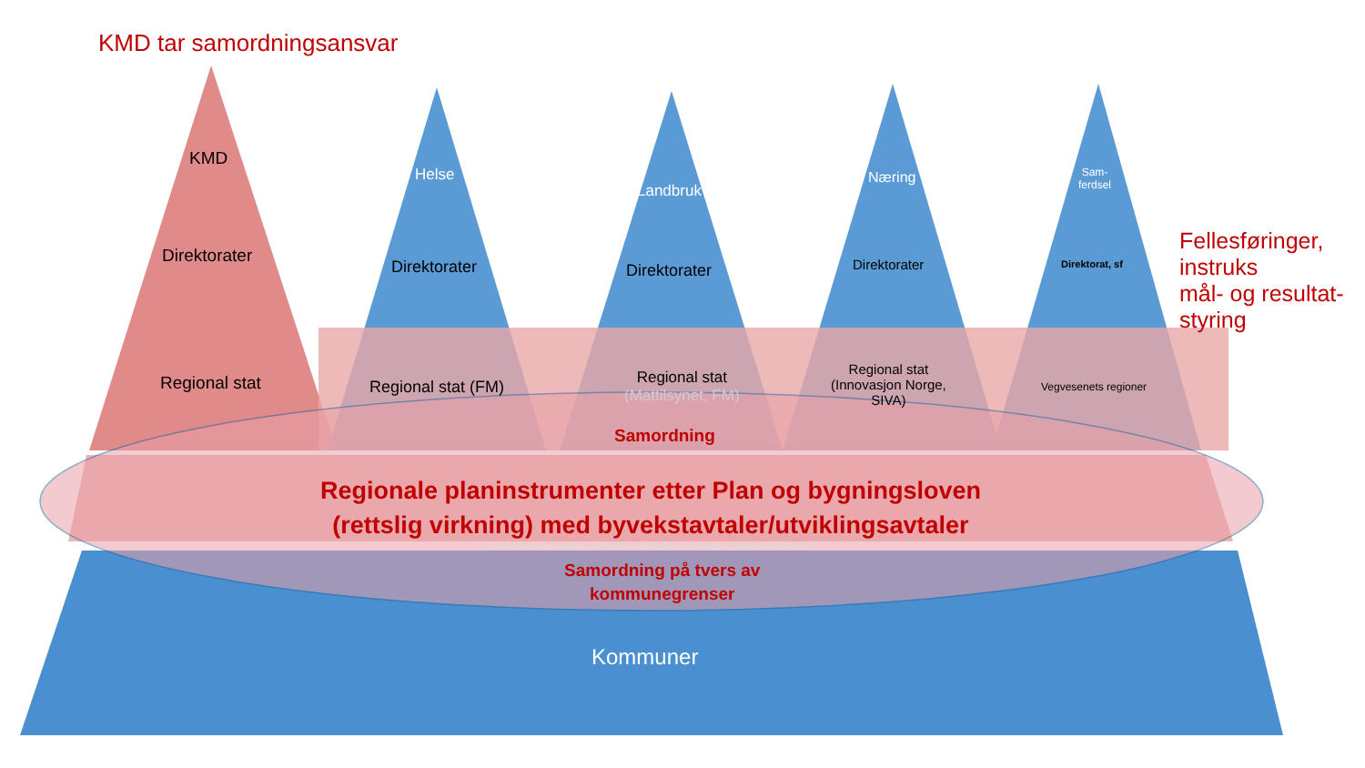KMD tar samordningsansvar
KMD
Direktorater
Regional stat
Helse
Direktorater
Regional stat (FM)
Landbruk
Direktorater
Regional stat
(Mattilsynet, FM)
Næring
Direktorater
Regional stat
(Innovasjon Norge,
SIVA)
Sam-
ferdsel
Direktorat, sf
Vegvesenets regioner
Fellesføringer,
instruks
mål- og resultat-
styring
Samordning
Regionale planinstrumenter etter Plan og bygningsloven
(rettslig virkning) med byvekstavtaler/utviklingsavtaler
Fylkeskommunen (region) Samferdsel, videregående, planlegging, regional utvikling etc
Samordning på tvers av
kommunegrenser
Kommuner